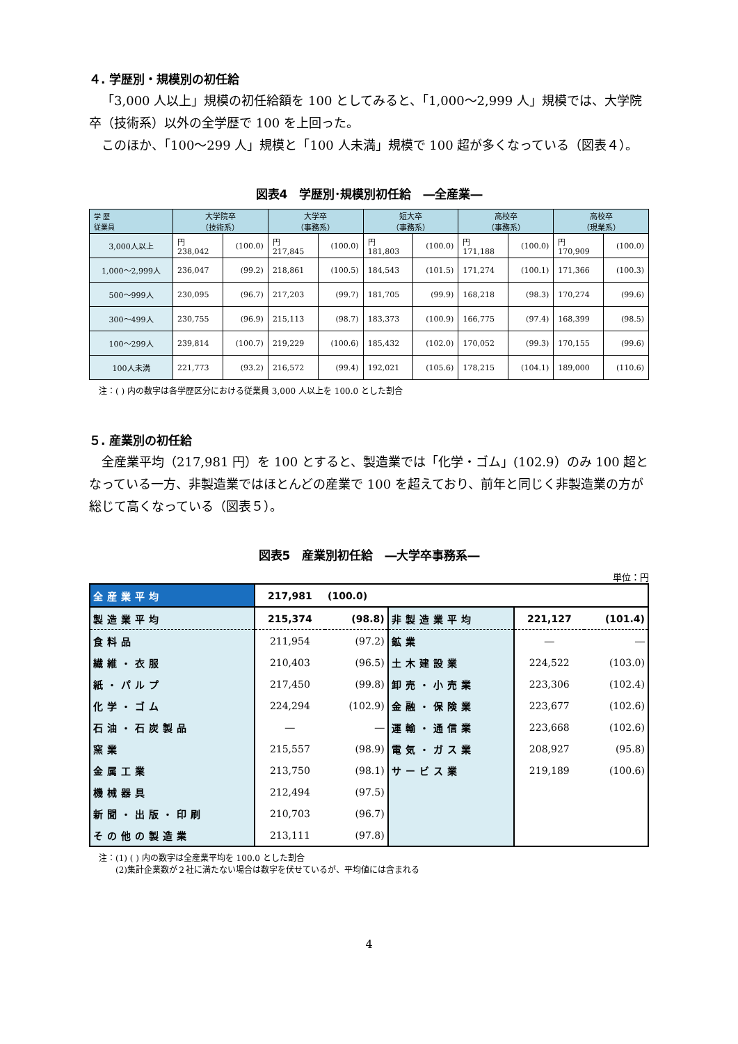４. 学歴別・規模別の初任給
「3,000 人以上」規模の初任給額を 100 としてみると、「1,000～2,999 人」規模では、大学院卒（技術系）以外の全学歴で 100 を上回った。
このほか、「100～299 人」規模と「100 人未満」規模で 100 超が多くなっている（図表４）。
図表4　学歴別･規模別初任給　―全産業―
| 学 歴 従業員 | 大学院卒 （技術系） | | 大学卒 （事務系） | | 短大卒 （事務系） | | 高校卒 （事務系） | | 高校卒 （現業系） | |
| --- | --- | --- | --- | --- | --- | --- | --- | --- | --- | --- |
| 3,000人以上 | 円 238,042 | (100.0) | 円 217,845 | (100.0) | 円 181,803 | (100.0) | 円 171,188 | (100.0) | 円 170,909 | (100.0) |
| 1,000～2,999人 | 236,047 | (99.2) | 218,861 | (100.5) | 184,543 | (101.5) | 171,274 | (100.1) | 171,366 | (100.3) |
| 500～999人 | 230,095 | (96.7) | 217,203 | (99.7) | 181,705 | (99.9) | 168,218 | (98.3) | 170,274 | (99.6) |
| 300～499人 | 230,755 | (96.9) | 215,113 | (98.7) | 183,373 | (100.9) | 166,775 | (97.4) | 168,399 | (98.5) |
| 100～299人 | 239,814 | (100.7) | 219,229 | (100.6) | 185,432 | (102.0) | 170,052 | (99.3) | 170,155 | (99.6) |
| 100人未満 | 221,773 | (93.2) | 216,572 | (99.4) | 192,021 | (105.6) | 178,215 | (104.1) | 189,000 | (110.6) |
注：( ) 内の数字は各学歴区分における従業員 3,000 人以上を 100.0 とした割合
５. 産業別の初任給
全産業平均（217,981 円）を 100 とすると、製造業では「化学・ゴム」(102.9）のみ 100 超となっている一方、非製造業ではほとんどの産業で 100 を超えており、前年と同じく非製造業の方が総じて高くなっている（図表５）。
図表5　産業別初任給　―大学卒事務系―
単位：円
| 全産業平均 | 217,981 | (100.0) | | | |
| 製造業平均 | 215,374 | (98.8) | 非製造業平均 | 221,127 | (101.4) |
| 食料品 | 211,954 | (97.2) | 鉱業 | ― | ― |
| 繊維・衣服 | 210,403 | (96.5) | 土木建設業 | 224,522 | (103.0) |
| 紙・パルプ | 217,450 | (99.8) | 卸売・小売業 | 223,306 | (102.4) |
| 化学・ゴム | 224,294 | (102.9) | 金融・保険業 | 223,677 | (102.6) |
| 石油・石炭製品 | ― | ― | 運輸・通信業 | 223,668 | (102.6) |
| 窯業 | 215,557 | (98.9) | 電気・ガス業 | 208,927 | (95.8) |
| 金属工業 | 213,750 | (98.1) | サービス業 | 219,189 | (100.6) |
| 機械器具 | 212,494 | (97.5) | | | |
| 新聞・出版・印刷 | 210,703 | (96.7) | | | |
| その他の製造業 | 213,111 | (97.8) | | | |
注：(1) ( ) 内の数字は全産業平均を 100.0 とした割合
　　(2)集計企業数が２社に満たない場合は数字を伏せているが、平均値には含まれる
4